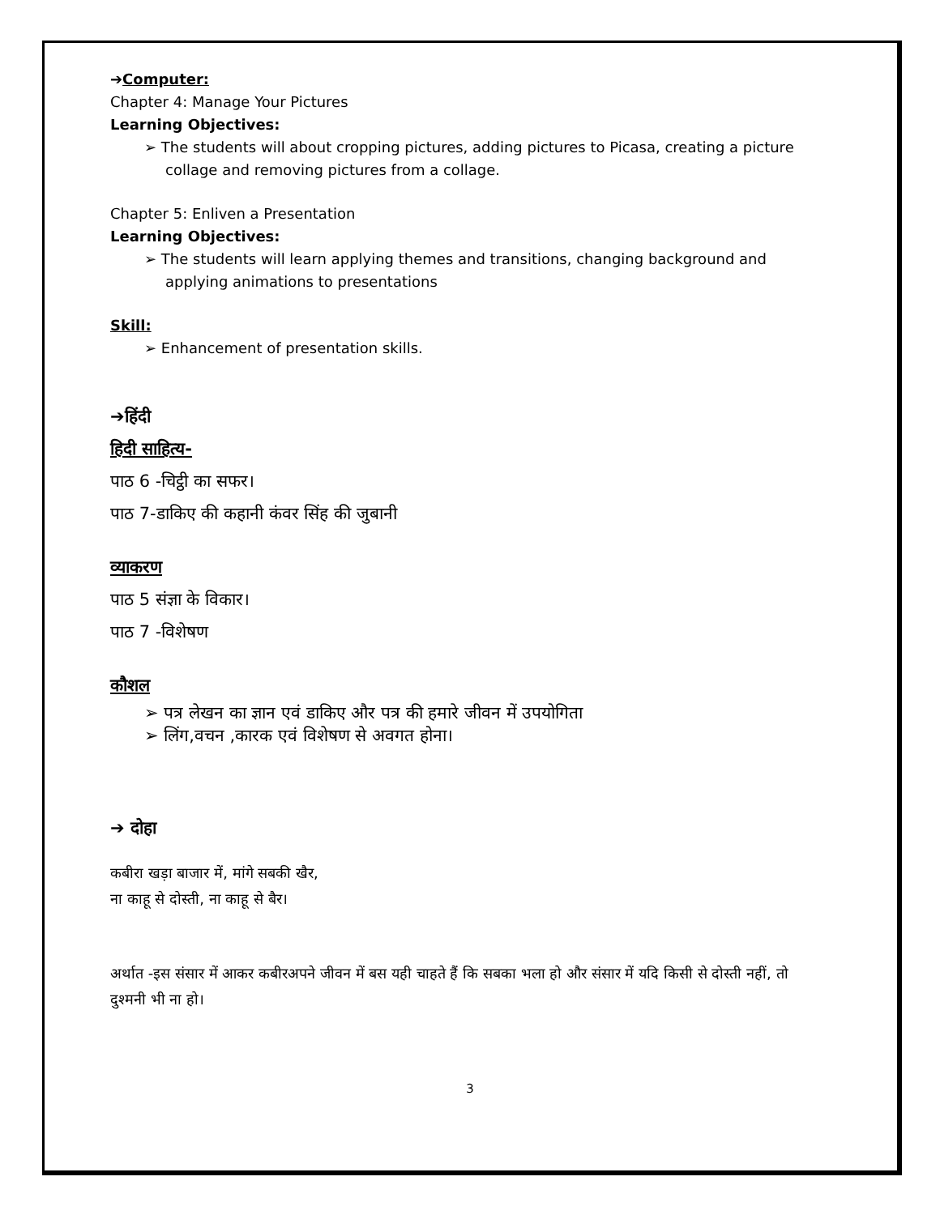➔Computer:
Chapter 4: Manage Your Pictures
Learning Objectives:
➢ The students will about cropping pictures, adding pictures to Picasa, creating a picture collage and removing pictures from a collage.
Chapter 5: Enliven a Presentation
Learning Objectives:
➢ The students will learn applying themes and transitions, changing background and applying animations to presentations
Skill:
➢ Enhancement of presentation skills.
➔हिंदी
हिदी साहित्य-
पाठ 6 -चिट्ठी का सफर।
पाठ 7-डाकिए की कहानी कंवर सिंह की जुबानी
व्याकरण
पाठ 5 संज्ञा के विकार।
पाठ 7 -विशेषण
कौशल
➢ पत्र लेखन का ज्ञान एवं डाकिए और पत्र की हमारे जीवन में उपयोगिता
➢ लिंग,वचन ,कारक एवं विशेषण से अवगत होना।
➔ दोहा
कबीरा खड़ा बाजार में, मांगे सबकी खैर,
ना काहू से दोस्ती, ना काहू से बैर।
अर्थात -इस संसार में आकर कबीरअपने जीवन में बस यही चाहते हैं कि सबका भला हो और संसार में यदि किसी से दोस्ती नहीं, तो दुश्मनी भी ना हो।
3